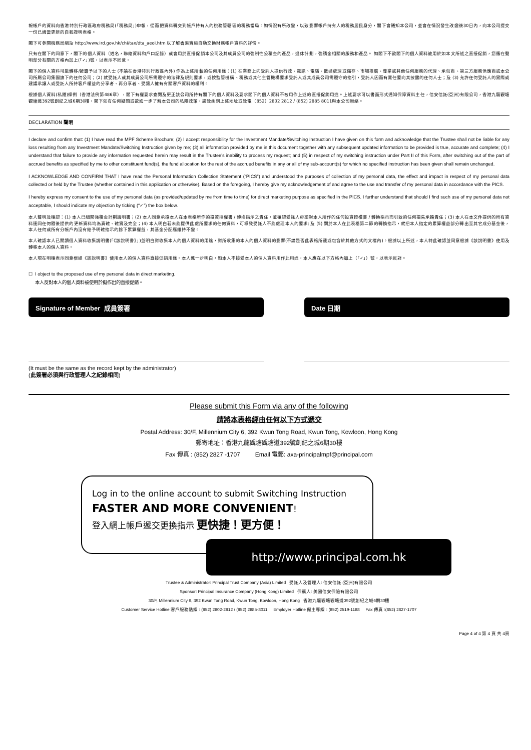報帳戶的資料向香港特別行政區政府稅務局(「稅務局」)申報，從而把資料轉交到帳戶持有人的稅務管轄區的稅務當局。如情況有所改變，以致影響帳戶持有人的稅務居民身分，閣下會通知本公司，並會在情況發生改變後30日內，向本公司提交一份已適當更新的自我證明表格。
閣下可參閱稅務局網站 http://www.ird.gov.hk/chi/tax/dta_aeoi.htm 以了解香港實施自動交換財務帳戶資料的詳情。
只有在閣下的同意下，閣下的個人資料（姓名，聯絡資料和戶口記錄）或會用於直接促銷本公司及其成員公司的強制性公積金的產品，退休計劃，強積金相關的服務和產品。 如閣下不欲閣下的個人資料被用於如本文所述之直接促銷，您應在聲明部分有關的方格內加上(「✓」)號，以表示不同意。
閣下的個人資料可能轉移/披露予以下的人士 (不論在香港特別行政區內外) 作為上述所載的任何用途：(1) 在業務上向受託人提供行政、電訊、電腦、數據處理或儲存、市場推廣、專業或其他任何服務的代理、承包商、第三方服務供應商或本公司所屬公司集團旗下的任何公司；(2) 就受託人或其成員公司所需遵守的法律及規則要求，或按監管機構、稅務或其他主管機構要求受託人或其成員公司需遵守的指引，受託人因而有責任要向其披露的任何人士；及 (3) 允許任何受託人的實際或建議承讓人或受託人所持客戶權益的分享者、再分享者、受讓人擁有有關客戶資料的權利。
根據個人資料(私隱)條例（香港法例第486章），閣下有權要求查閱及更正該公司所持有閣下的個人資料及要求閣下的個人資料不被用作上述的直接促銷用途。上述要求可以書面形式通知保障資料主任，信安信託(亞洲)有限公司，香港九龍觀塘觀塘道392號創紀之城6期30樓，閣下如有任何疑問或欲進一步了解本公司的私隱政策，請致函到上述地址或致電（852）2802 2812 / (852) 2885 8011與本公司聯絡。
DECLARATION 聲明
I declare and confirm that: (1) I have read the MPF Scheme Brochure; (2) I accept responsibility for the Investment Mandate/Switching Instruction I have given on this form and acknowledge that the Trustee shall not be liable for any loss resulting from any Investment Mandate/Switching Instruction given by me; (3) all information provided by me in this document together with any subsequent updated information to be provided is true, accurate and complete; (4) I understand that failure to provide any information requested herein may result in the Trustee's inability to process my request; and (5) in respect of my switching instruction under Part II of this Form, after switching out of the part of accrued benefits as specified by me to other constituent fund(s), the fund allocation for the rest of the accrued benefits in any or all of my sub-account(s) for which no specified instruction has been given shall remain unchanged.
I ACKNOWLEDGE AND CONFIRM THAT I have read the Personal Information Collection Statement (“PICS”) and understood the purposes of collection of my personal data, the effect and impact in respect of my personal data collected or held by the Trustee (whether contained in this application or otherwise). Based on the foregoing, I hereby give my acknowledgement of and agree to the use and transfer of my personal data in accordance with the PICS.
I hereby express my consent to the use of my personal data (as provided/updated by me from time to time) for direct marketing purpose as specified in the PICS. I further understand that should I find such use of my personal data not acceptable, I should indicate my objection by ticking (“✓”) the box below.
本人聲明及確認：(1) 本人已細閱強積金計劃說明書；(2) 本人同意承擔本人在本表格所作的投資授權書 / 轉換指示之責任，並確認受託人毋須對本人所作的任何投資授權書 / 轉換指示而引致的任何損失承擔責任；(3) 本人在本文件提供的所有資料連同任何隨後提供的更新資料均為真確、確實及完全；(4) 本人明白若未能提供此處所要求的任何資料，可導致受託人不能處理本人的要求; 及 (5) 關於本人在此表格第二節的轉換指示，就把本人指定的累算權益部分轉出至其它成分基金後，本人任何或所有分帳戶內沒有給予明確指示的餘下累算權益，其基金分配應維持不變。
本人確認本人已閱讀個人資料收集說明書(「《該說明書》」)並明白對收集本人的個人資料的用途，對所收集的本人的個人資料的影響(不論是否此表格所載或包含於其他方式的文檔內)。根據以上所述，本人特此確認並同意根據《該說明書》使用及轉移本人的個人資料。
本人現在明確表示同意根據《該說明書》使用本人的個人資料直接促銷用途。本人進一步明白，如本人不接受本人的個人資料用作此用途，本人應在以下方格內加上（「✓」）號，以表示反對。
☐ I object to the proposed use of my personal data in direct marketing.
本人反對本人的個人資料被使用於擬作出的直接促銷。
Signature of Member 成員簽署 Date 日期
(It must be the same as the record kept by the administrator)
(此簽署必須與行政管理人之紀錄相同)
Please submit this Form via any of the following
請將本表格經由任何以下方式遞交
Postal Address: 30/F, Millennium City 6, 392 Kwun Tong Road, Kwun Tong, Kowloon, Hong Kong
郵寄地址：香港九龍觀塘觀塘道392號創紀之城6期30樓
Fax 傳真 : (852) 2827 -1707 Email 電郵: axa-principalmpf@principal.com
Log in to the online account to submit Switching Instruction
FASTER AND MORE CONVENIENT!
登入網上帳戶遞交更換指示 更快捷！更方便！
http://www.principal.com.hk
Trustee & Administrator: Principal Trust Company (Asia) Limited 受託人及管理人: 信安信託 (亞洲)有限公司
Sponsor: Principal Insurance Company (Hong Kong) Limited 保薦人: 美國信安保險有限公司
30/F, Millennium City 6, 392 Kwun Tong Road, Kwun Tong, Kowloon, Hong Kong 香港九龍觀塘觀塘道392號創紀之城6期30樓
Customer Service Hotline 客戶服務熱線 : (852) 2802-2812 / (852) 2885-8011 Employer Hotline 僱主專線 : (852) 2519-1188 Fax 傳真 :(852) 2827-1707
Page 4 of 4 第 4 頁 共 4頁